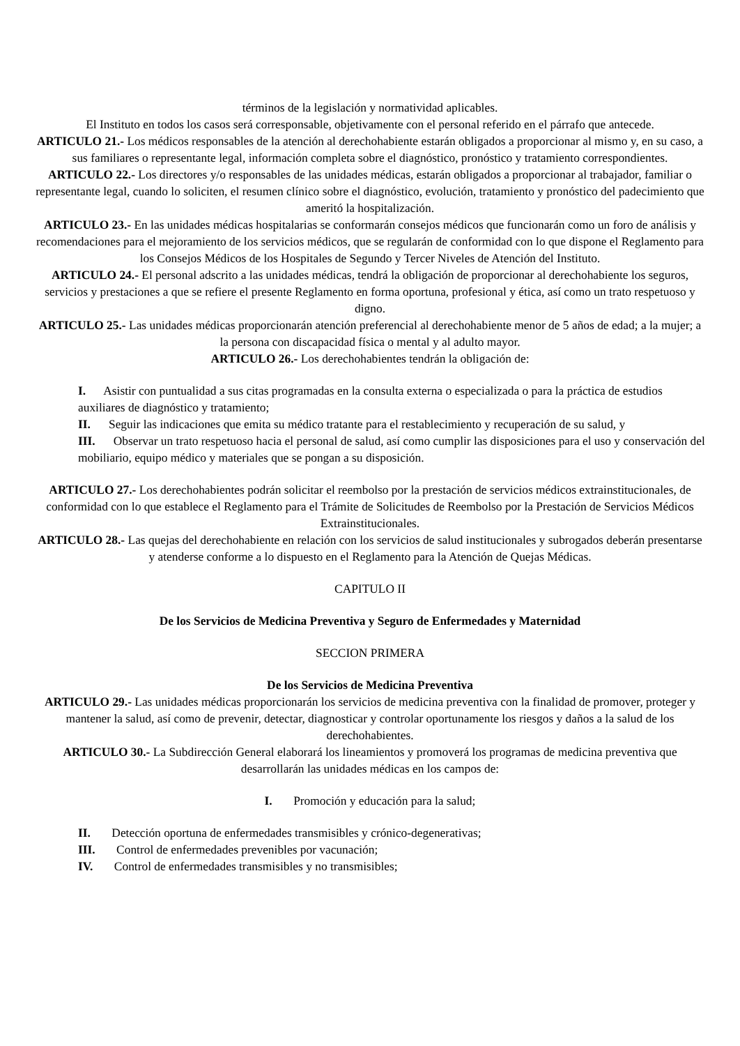términos de la legislación y normatividad aplicables.
El Instituto en todos los casos será corresponsable, objetivamente con el personal referido en el párrafo que antecede.
ARTICULO 21.- Los médicos responsables de la atención al derechohabiente estarán obligados a proporcionar al mismo y, en su caso, a sus familiares o representante legal, información completa sobre el diagnóstico, pronóstico y tratamiento correspondientes.
ARTICULO 22.- Los directores y/o responsables de las unidades médicas, estarán obligados a proporcionar al trabajador, familiar o representante legal, cuando lo soliciten, el resumen clínico sobre el diagnóstico, evolución, tratamiento y pronóstico del padecimiento que ameritó la hospitalización.
ARTICULO 23.- En las unidades médicas hospitalarias se conformarán consejos médicos que funcionarán como un foro de análisis y recomendaciones para el mejoramiento de los servicios médicos, que se regularán de conformidad con lo que dispone el Reglamento para los Consejos Médicos de los Hospitales de Segundo y Tercer Niveles de Atención del Instituto.
ARTICULO 24.- El personal adscrito a las unidades médicas, tendrá la obligación de proporcionar al derechohabiente los seguros, servicios y prestaciones a que se refiere el presente Reglamento en forma oportuna, profesional y ética, así como un trato respetuoso y digno.
ARTICULO 25.- Las unidades médicas proporcionarán atención preferencial al derechohabiente menor de 5 años de edad; a la mujer; a la persona con discapacidad física o mental y al adulto mayor.
ARTICULO 26.- Los derechohabientes tendrán la obligación de:
I. Asistir con puntualidad a sus citas programadas en la consulta externa o especializada o para la práctica de estudios auxiliares de diagnóstico y tratamiento;
II. Seguir las indicaciones que emita su médico tratante para el restablecimiento y recuperación de su salud, y
III. Observar un trato respetuoso hacia el personal de salud, así como cumplir las disposiciones para el uso y conservación del mobiliario, equipo médico y materiales que se pongan a su disposición.
ARTICULO 27.- Los derechohabientes podrán solicitar el reembolso por la prestación de servicios médicos extrainstitucionales, de conformidad con lo que establece el Reglamento para el Trámite de Solicitudes de Reembolso por la Prestación de Servicios Médicos Extrainstitucionales.
ARTICULO 28.- Las quejas del derechohabiente en relación con los servicios de salud institucionales y subrogados deberán presentarse y atenderse conforme a lo dispuesto en el Reglamento para la Atención de Quejas Médicas.
CAPITULO II
De los Servicios de Medicina Preventiva y Seguro de Enfermedades y Maternidad
SECCION PRIMERA
De los Servicios de Medicina Preventiva
ARTICULO 29.- Las unidades médicas proporcionarán los servicios de medicina preventiva con la finalidad de promover, proteger y mantener la salud, así como de prevenir, detectar, diagnosticar y controlar oportunamente los riesgos y daños a la salud de los derechohabientes.
ARTICULO 30.- La Subdirección General elaborará los lineamientos y promoverá los programas de medicina preventiva que desarrollarán las unidades médicas en los campos de:
I. Promoción y educación para la salud;
II. Detección oportuna de enfermedades transmisibles y crónico-degenerativas;
III. Control de enfermedades prevenibles por vacunación;
IV. Control de enfermedades transmisibles y no transmisibles;